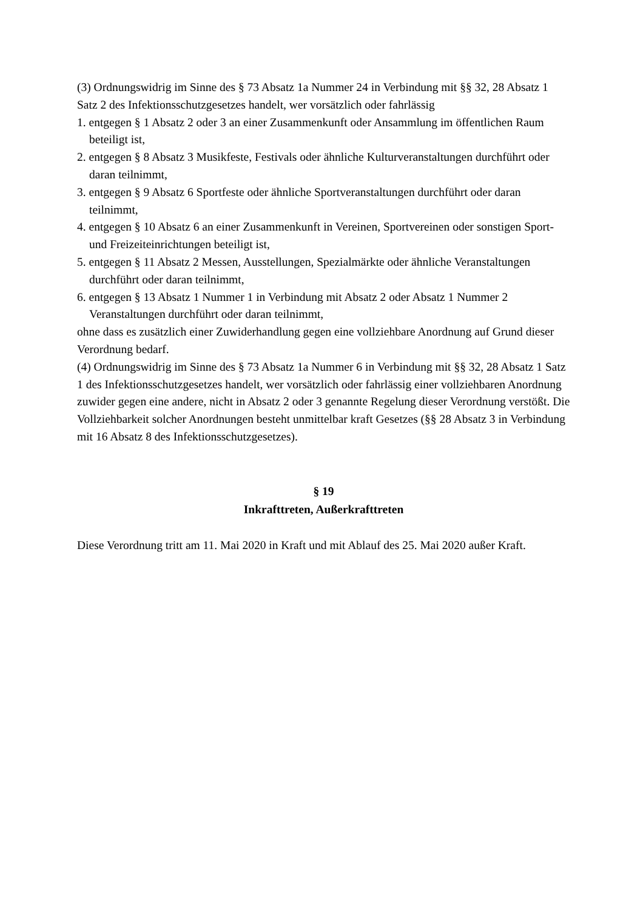(3) Ordnungswidrig im Sinne des § 73 Absatz 1a Nummer 24 in Verbindung mit §§ 32, 28 Absatz 1 Satz 2 des Infektionsschutzgesetzes handelt, wer vorsätzlich oder fahrlässig
1. entgegen § 1 Absatz 2 oder 3 an einer Zusammenkunft oder Ansammlung im öffentlichen Raum beteiligt ist,
2. entgegen § 8 Absatz 3 Musikfeste, Festivals oder ähnliche Kulturveranstaltungen durchführt oder daran teilnimmt,
3. entgegen § 9 Absatz 6 Sportfeste oder ähnliche Sportveranstaltungen durchführt oder daran teilnimmt,
4. entgegen § 10 Absatz 6 an einer Zusammenkunft in Vereinen, Sportvereinen oder sonstigen Sport- und Freizeiteinrichtungen beteiligt ist,
5. entgegen § 11 Absatz 2 Messen, Ausstellungen, Spezialmärkte oder ähnliche Veranstaltungen durchführt oder daran teilnimmt,
6. entgegen § 13 Absatz 1 Nummer 1 in Verbindung mit Absatz 2 oder Absatz 1 Nummer 2 Veranstaltungen durchführt oder daran teilnimmt,
ohne dass es zusätzlich einer Zuwiderhandlung gegen eine vollziehbare Anordnung auf Grund dieser Verordnung bedarf.
(4) Ordnungswidrig im Sinne des § 73 Absatz 1a Nummer 6 in Verbindung mit §§ 32, 28 Absatz 1 Satz 1 des Infektionsschutzgesetzes handelt, wer vorsätzlich oder fahrlässig einer vollziehbaren Anordnung zuwider gegen eine andere, nicht in Absatz 2 oder 3 genannte Regelung dieser Verordnung verstößt. Die Vollziehbarkeit solcher Anordnungen besteht unmittelbar kraft Gesetzes (§§ 28 Absatz 3 in Verbindung mit 16 Absatz 8 des Infektionsschutzgesetzes).
§ 19
Inkrafttreten, Außerkrafttreten
Diese Verordnung tritt am 11. Mai 2020 in Kraft und mit Ablauf des 25. Mai 2020 außer Kraft.